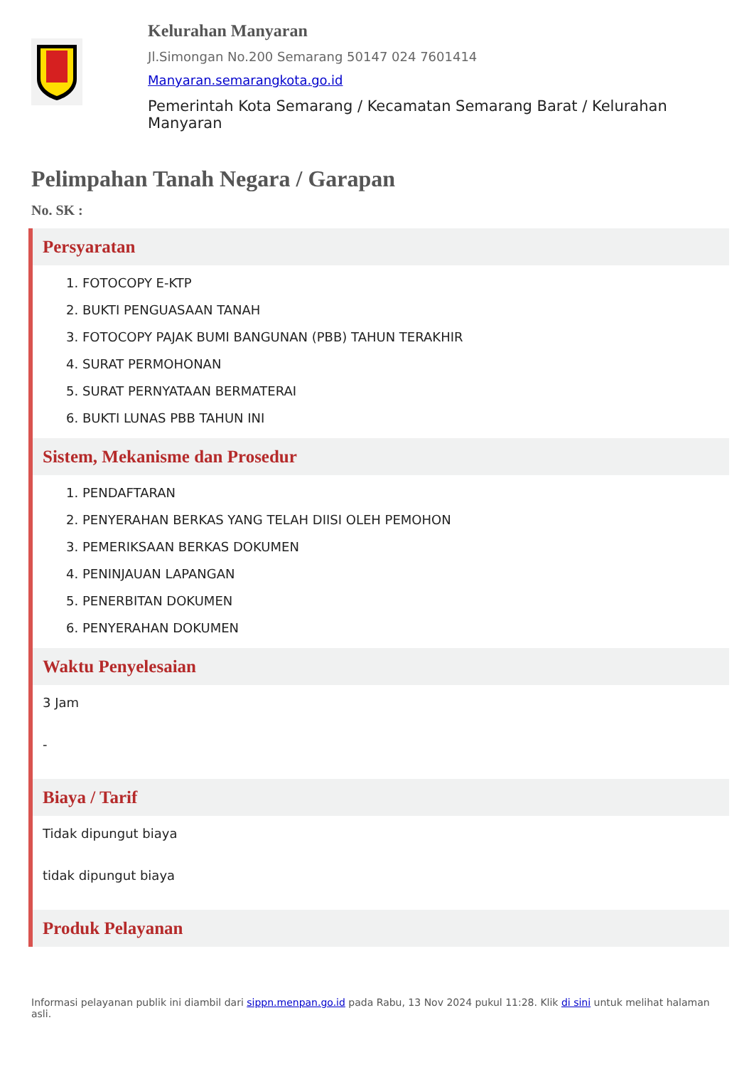Kelurahan Manyaran
Jl.Simongan No.200 Semarang 50147 024 7601414
Manyaran.semarangkota.go.id
Pemerintah Kota Semarang / Kecamatan Semarang Barat / Kelurahan Manyaran
Pelimpahan Tanah Negara / Garapan
No. SK :
Persyaratan
1. FOTOCOPY E-KTP
2. BUKTI PENGUASAAN TANAH
3. FOTOCOPY PAJAK BUMI BANGUNAN (PBB) TAHUN TERAKHIR
4. SURAT PERMOHONAN
5. SURAT PERNYATAAN BERMATERAI
6. BUKTI LUNAS PBB TAHUN INI
Sistem, Mekanisme dan Prosedur
1. PENDAFTARAN
2. PENYERAHAN BERKAS YANG TELAH DIISI OLEH PEMOHON
3. PEMERIKSAAN BERKAS DOKUMEN
4. PENINJAUAN LAPANGAN
5. PENERBITAN DOKUMEN
6. PENYERAHAN DOKUMEN
Waktu Penyelesaian
3 Jam
-
Biaya / Tarif
Tidak dipungut biaya
tidak dipungut biaya
Produk Pelayanan
Informasi pelayanan publik ini diambil dari sippn.menpan.go.id pada Rabu, 13 Nov 2024 pukul 11:28. Klik di sini untuk melihat halaman asli.